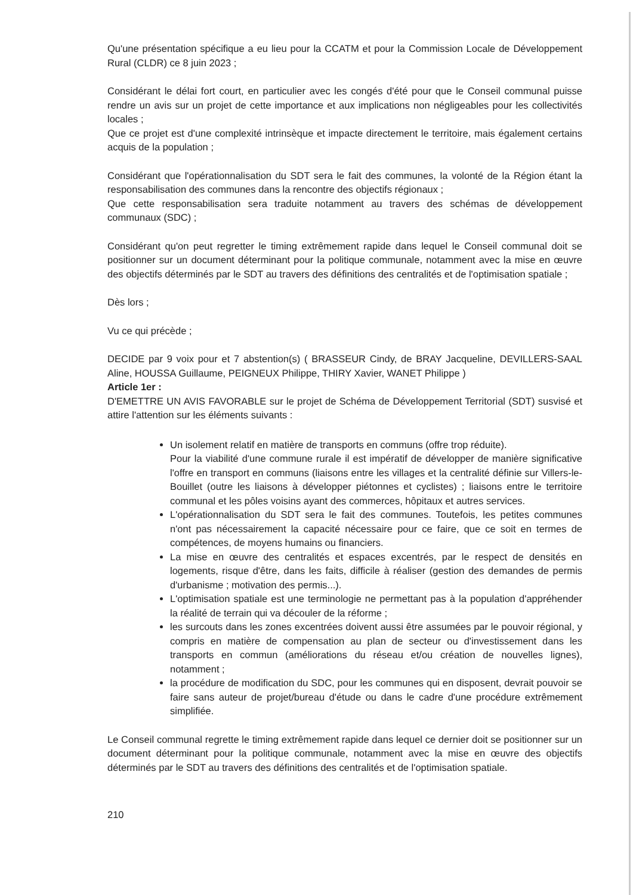Qu'une présentation spécifique a eu lieu pour la CCATM et pour la Commission Locale de Développement Rural (CLDR) ce 8 juin 2023 ;
Considérant le délai fort court, en particulier avec les congés d'été pour que le Conseil communal puisse rendre un avis sur un projet de cette importance et aux implications non négligeables pour les collectivités locales ;
Que ce projet est d'une complexité intrinsèque et impacte directement le territoire, mais également certains acquis de la population ;
Considérant que l'opérationnalisation du SDT sera le fait des communes, la volonté de la Région étant la responsabilisation des communes dans la rencontre des objectifs régionaux ;
Que cette responsabilisation sera traduite notamment au travers des schémas de développement communaux (SDC) ;
Considérant qu'on peut regretter le timing extrêmement rapide dans lequel le Conseil communal doit se positionner sur un document déterminant pour la politique communale, notamment avec la mise en œuvre des objectifs déterminés par le SDT au travers des définitions des centralités et de l'optimisation spatiale ;
Dès lors ;
Vu ce qui précède ;
DECIDE par 9 voix pour et 7 abstention(s) ( BRASSEUR Cindy, de BRAY Jacqueline, DEVILLERS-SAAL Aline, HOUSSA Guillaume, PEIGNEUX Philippe, THIRY Xavier, WANET Philippe )
Article 1er :
D'EMETTRE UN AVIS FAVORABLE sur le projet de Schéma de Développement Territorial (SDT) susvisé et attire l'attention sur les éléments suivants :
Un isolement relatif en matière de transports en communs (offre trop réduite).
Pour la viabilité d'une commune rurale il est impératif de développer de manière significative l'offre en transport en communs (liaisons entre les villages et la centralité définie sur Villers-le-Bouillet (outre les liaisons à développer piétonnes et cyclistes) ; liaisons entre le territoire communal et les pôles voisins ayant des commerces, hôpitaux et autres services.
L'opérationnalisation du SDT sera le fait des communes. Toutefois, les petites communes n'ont pas nécessairement la capacité nécessaire pour ce faire, que ce soit en termes de compétences, de moyens humains ou financiers.
La mise en œuvre des centralités et espaces excentrés, par le respect de densités en logements, risque d'être, dans les faits, difficile à réaliser (gestion des demandes de permis d'urbanisme ; motivation des permis...).
L'optimisation spatiale est une terminologie ne permettant pas à la population d'appréhender la réalité de terrain qui va découler de la réforme ;
les surcouts dans les zones excentrées doivent aussi être assumées par le pouvoir régional, y compris en matière de compensation au plan de secteur ou d'investissement dans les transports en commun (améliorations du réseau et/ou création de nouvelles lignes), notamment ;
la procédure de modification du SDC, pour les communes qui en disposent, devrait pouvoir se faire sans auteur de projet/bureau d'étude ou dans le cadre d'une procédure extrêmement simplifiée.
Le Conseil communal regrette le timing extrêmement rapide dans lequel ce dernier doit se positionner sur un document déterminant pour la politique communale, notamment avec la mise en œuvre des objectifs déterminés par le SDT au travers des définitions des centralités et de l'optimisation spatiale.
210